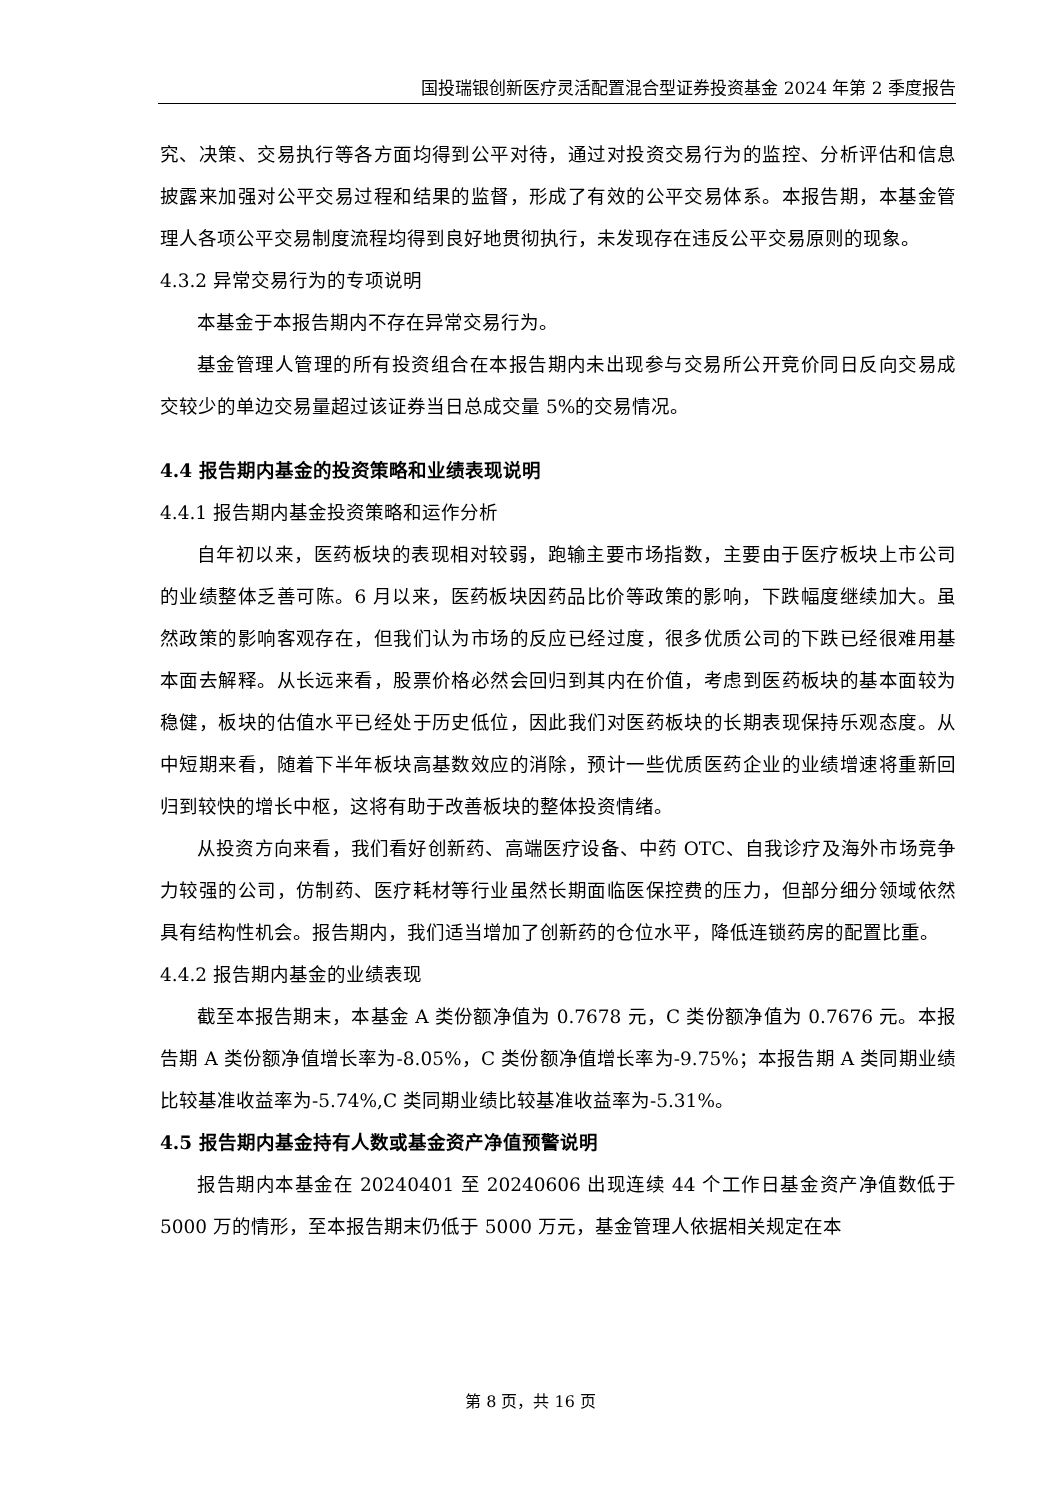国投瑞银创新医疗灵活配置混合型证券投资基金 2024 年第 2 季度报告
究、决策、交易执行等各方面均得到公平对待，通过对投资交易行为的监控、分析评估和信息披露来加强对公平交易过程和结果的监督，形成了有效的公平交易体系。本报告期，本基金管理人各项公平交易制度流程均得到良好地贯彻执行，未发现存在违反公平交易原则的现象。
4.3.2 异常交易行为的专项说明
本基金于本报告期内不存在异常交易行为。
基金管理人管理的所有投资组合在本报告期内未出现参与交易所公开竞价同日反向交易成交较少的单边交易量超过该证券当日总成交量 5%的交易情况。
4.4 报告期内基金的投资策略和业绩表现说明
4.4.1 报告期内基金投资策略和运作分析
自年初以来，医药板块的表现相对较弱，跑输主要市场指数，主要由于医疗板块上市公司的业绩整体乏善可陈。6 月以来，医药板块因药品比价等政策的影响，下跌幅度继续加大。虽然政策的影响客观存在，但我们认为市场的反应已经过度，很多优质公司的下跌已经很难用基本面去解释。从长远来看，股票价格必然会回归到其内在价值，考虑到医药板块的基本面较为稳健，板块的估值水平已经处于历史低位，因此我们对医药板块的长期表现保持乐观态度。从中短期来看，随着下半年板块高基数效应的消除，预计一些优质医药企业的业绩增速将重新回归到较快的增长中枢，这将有助于改善板块的整体投资情绪。
从投资方向来看，我们看好创新药、高端医疗设备、中药 OTC、自我诊疗及海外市场竞争力较强的公司，仿制药、医疗耗材等行业虽然长期面临医保控费的压力，但部分细分领域依然具有结构性机会。报告期内，我们适当增加了创新药的仓位水平，降低连锁药房的配置比重。
4.4.2 报告期内基金的业绩表现
截至本报告期末，本基金 A 类份额净值为 0.7678 元，C 类份额净值为 0.7676 元。本报告期 A 类份额净值增长率为-8.05%，C 类份额净值增长率为-9.75%；本报告期 A 类同期业绩比较基准收益率为-5.74%,C 类同期业绩比较基准收益率为-5.31%。
4.5 报告期内基金持有人数或基金资产净值预警说明
报告期内本基金在 20240401 至 20240606 出现连续 44 个工作日基金资产净值数低于 5000 万的情形，至本报告期末仍低于 5000 万元，基金管理人依据相关规定在本
第 8 页，共 16 页